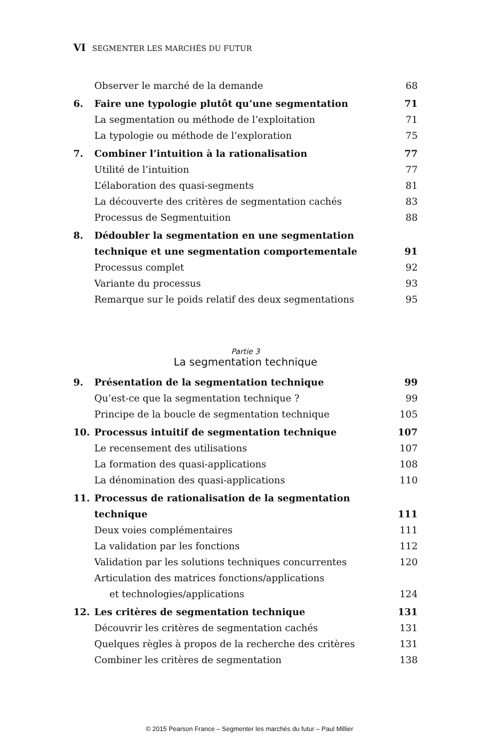VI SEGMENTER LES MARCHÉS DU FUTUR
Observer le marché de la demande 68
6. Faire une typologie plutôt qu’une segmentation 71
La segmentation ou méthode de l’exploitation 71
La typologie ou méthode de l’exploration 75
7. Combiner l’intuition à la rationalisation 77
Utilité de l’intuition 77
L’élaboration des quasi-segments 81
La découverte des critères de segmentation cachés 83
Processus de Segmentuition 88
8. Dédoubler la segmentation en une segmentation technique et une segmentation comportementale
91
Processus complet 92
Variante du processus 93
Remarque sur le poids relatif des deux segmentations 95
Partie 3
La segmentation technique
9. Présentation de la segmentation technique 99
Qu’est-ce que la segmentation technique ? 99
Principe de la boucle de segmentation technique 105
10. Processus intuitif de segmentation technique 107
Le recensement des utilisations 107
La formation des quasi-applications 108
La dénomination des quasi-applications 110
11. Processus de rationalisation de la segmentation technique
111
Deux voies complémentaires 111
La validation par les fonctions 112
Validation par les solutions techniques concurrentes 120
Articulation des matrices fonctions/applications
et technologies/applications
124
12. Les critères de segmentation technique 131
Découvrir les critères de segmentation cachés 131
Quelques règles à propos de la recherche des critères 131
Combiner les critères de segmentation 138
© 2015 Pearson France – Segmenter les marchés du futur – Paul Millier